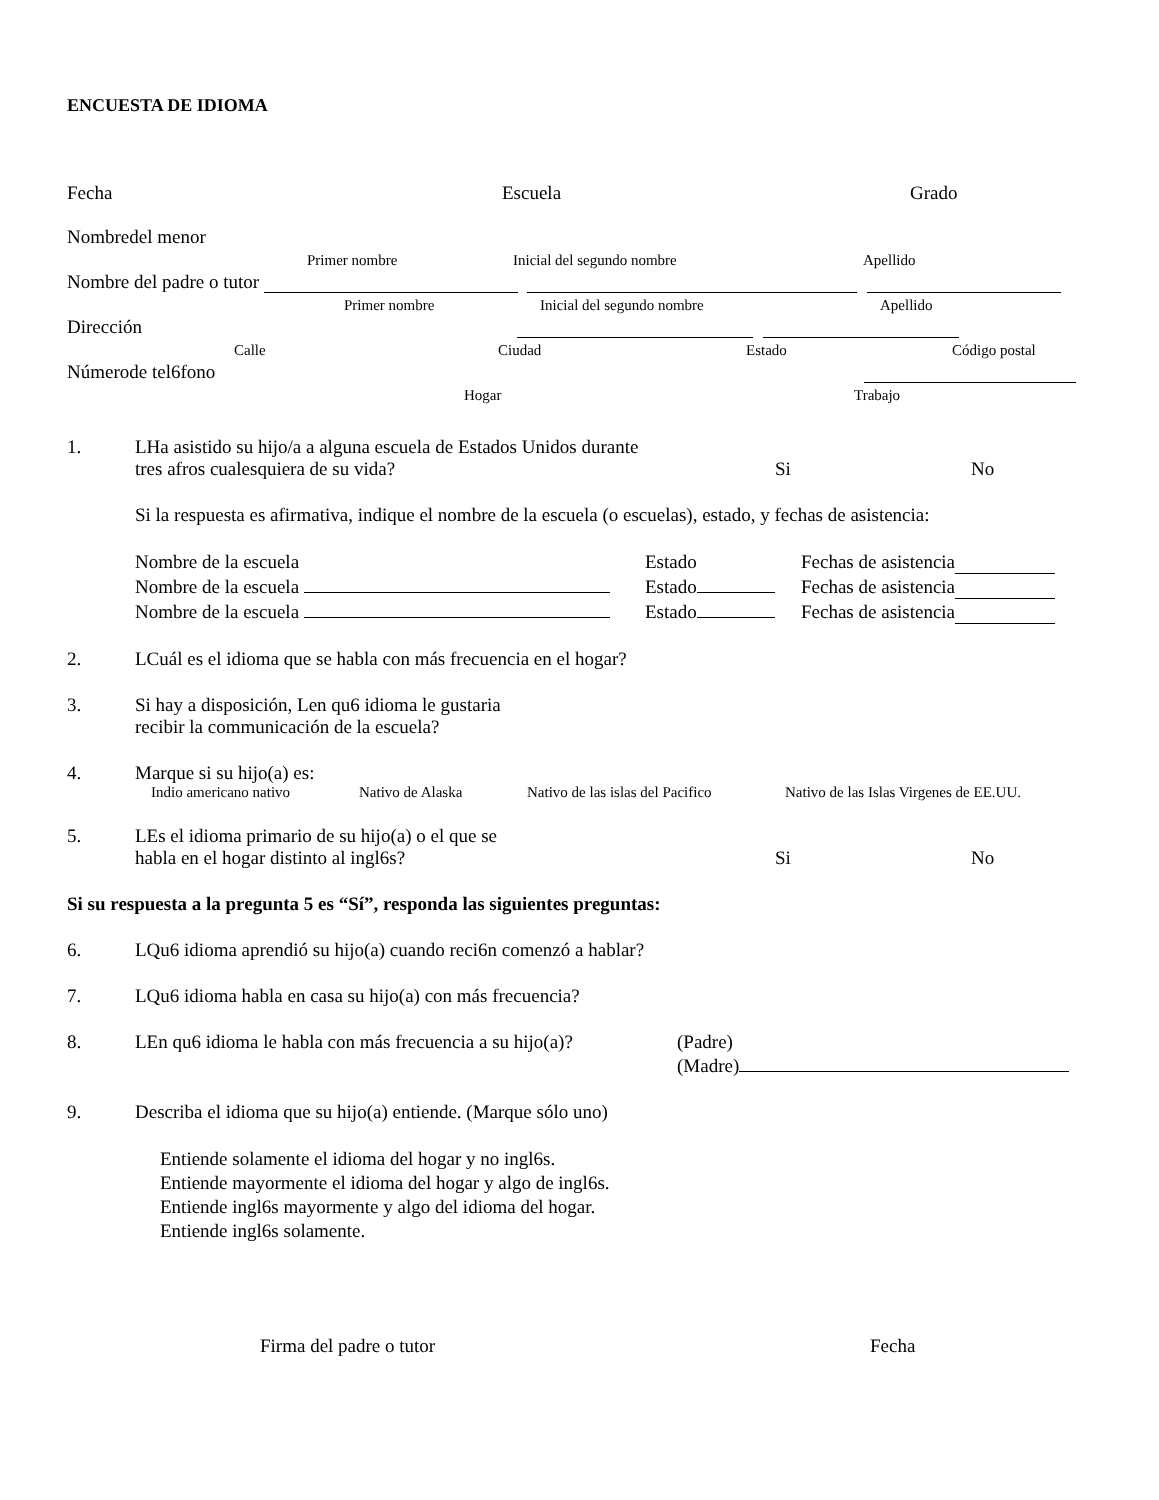ENCUESTA DE IDIOMA
Fecha Escuela Grado
Nombredel menor
Primer nombre Inicial del segundo nombre Apellido
Nombre del padre o tutor
Primer nombre Inicial del segundo nombre Apellido
Dirección
Calle Ciudad Estado Código postal
Númerode tel6fono
Hogar Trabajo
1. LHa asistido su hijo/a a alguna escuela de Estados Unidos durante
tres afros cualesquiera de su vida? Si No
Si la respuesta es afirmativa, indique el nombre de la escuela (o escuelas), estado, y fechas de asistencia:
Nombre de la escuela Estado Fechas de asistencia
Nombre de la escuela Estado Fechas de asistencia
Nombre de la escuela Estado Fechas de asistencia
2. LCuál es el idioma que se habla con más frecuencia en el hogar?
3. Si hay a disposición, Len qu6 idioma le gustaria
recibir la communicación de la escuela?
4. Marque si su hijo(a) es:
Indio americano nativo Nativo de Alaska Nativo de las islas del Pacifico Nativo de las Islas Virgenes de EE.UU.
5. LEs el idioma primario de su hijo(a) o el que se
habla en el hogar distinto al ingl6s? Si No
Si su respuesta a la pregunta 5 es “Sí”, responda las siguientes preguntas:
6. LQu6 idioma aprendió su hijo(a) cuando reci6n comenzó a hablar?
7. LQu6 idioma habla en casa su hijo(a) con más frecuencia?
8. LEn qu6 idioma le habla con más frecuencia a su hijo(a)? (Padre)
(Madre)
9. Describa el idioma que su hijo(a) entiende. (Marque sólo uno)
Entiende solamente el idioma del hogar y no ingl6s.
Entiende mayormente el idioma del hogar y algo de ingl6s.
Entiende ingl6s mayormente y algo del idioma del hogar.
Entiende ingl6s solamente.
Firma del padre o tutor Fecha